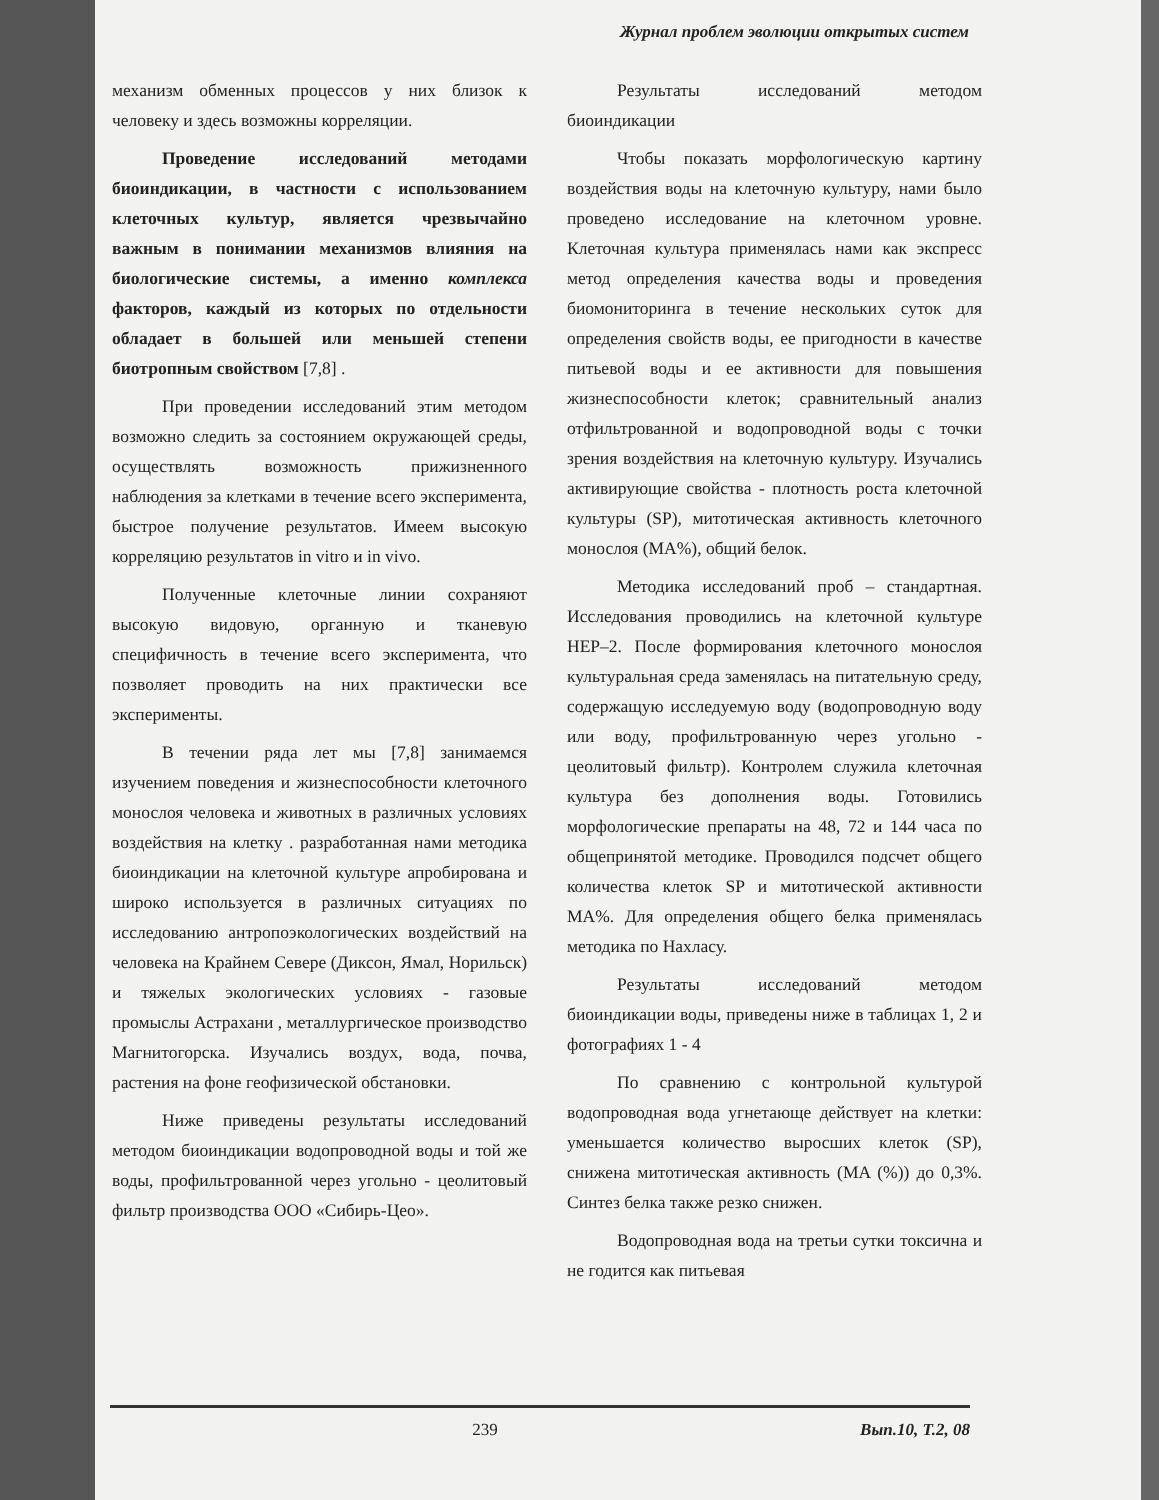Журнал проблем эволюции открытых систем
механизм обменных процессов у них близок к человеку и здесь возможны корреляции.
Проведение исследований методами биоиндикации, в частности с использованием клеточных культур, является чрезвычайно важным в понимании механизмов влияния на биологические системы, а именно комплекса факторов, каждый из которых по отдельности обладает в большей или меньшей степени биотропным свойством [7,8] .
При проведении исследований этим методом возможно следить за состоянием окружающей среды, осуществлять возможность прижизненного наблюдения за клетками в течение всего эксперимента, быстрое получение результатов. Имеем высокую корреляцию результатов in vitro и in vivo.
Полученные клеточные линии сохраняют высокую видовую, органную и тканевую специфичность в течение всего эксперимента, что позволяет проводить на них практически все эксперименты.
В течении ряда лет мы [7,8] занимаемся изучением поведения и жизнеспособности клеточного монослоя человека и животных в различных условиях воздействия на клетку . разработанная нами методика биоиндикации на клеточной культуре апробирована и широко используется в различных ситуациях по исследованию антропоэкологических воздействий на человека на Крайнем Севере (Диксон, Ямал, Норильск) и тяжелых экологических условиях - газовые промыслы Астрахани , металлургическое производство Магнитогорска. Изучались воздух, вода, почва, растения на фоне геофизической обстановки.
Ниже приведены результаты исследований методом биоиндикации водопроводной воды и той же воды, профильтрованной через угольно - цеолитовый фильтр производства ООО «Сибирь-Цео».
Результаты исследований методом биоиндикации
Чтобы показать морфологическую картину воздействия воды на клеточную культуру, нами было проведено исследование на клеточном уровне. Клеточная культура применялась нами как экспресс метод определения качества воды и проведения биомониторинга в течение нескольких суток для определения свойств воды, ее пригодности в качестве питьевой воды и ее активности для повышения жизнеспособности клеток; сравнительный анализ отфильтрованной и водопроводной воды с точки зрения воздействия на клеточную культуру. Изучались активирующие свойства - плотность роста клеточной культуры (SP), митотическая активность клеточного монослоя (MA%), общий белок.
Методика исследований проб – стандартная. Исследования проводились на клеточной культуре HEP–2. После формирования клеточного монослоя культуральная среда заменялась на питательную среду, содержащую исследуемую воду (водопроводную воду или воду, профильтрованную через угольно - цеолитовый фильтр). Контролем служила клеточная культура без дополнения воды. Готовились морфологические препараты на 48, 72 и 144 часа по общепринятой методике. Проводился подсчет общего количества клеток SP и митотической активности MA%. Для определения общего белка применялась методика по Нахласу.
Результаты исследований методом биоиндикации воды, приведены ниже в таблицах 1, 2 и фотографиях 1 - 4
По сравнению с контрольной культурой водопроводная вода угнетающе действует на клетки: уменьшается количество выросших клеток (SP), снижена митотическая активность (MA (%)) до 0,3%. Синтез белка также резко снижен.
Водопроводная вода на третьи сутки токсична и не годится как питьевая
239 Вып.10, Т.2, 08